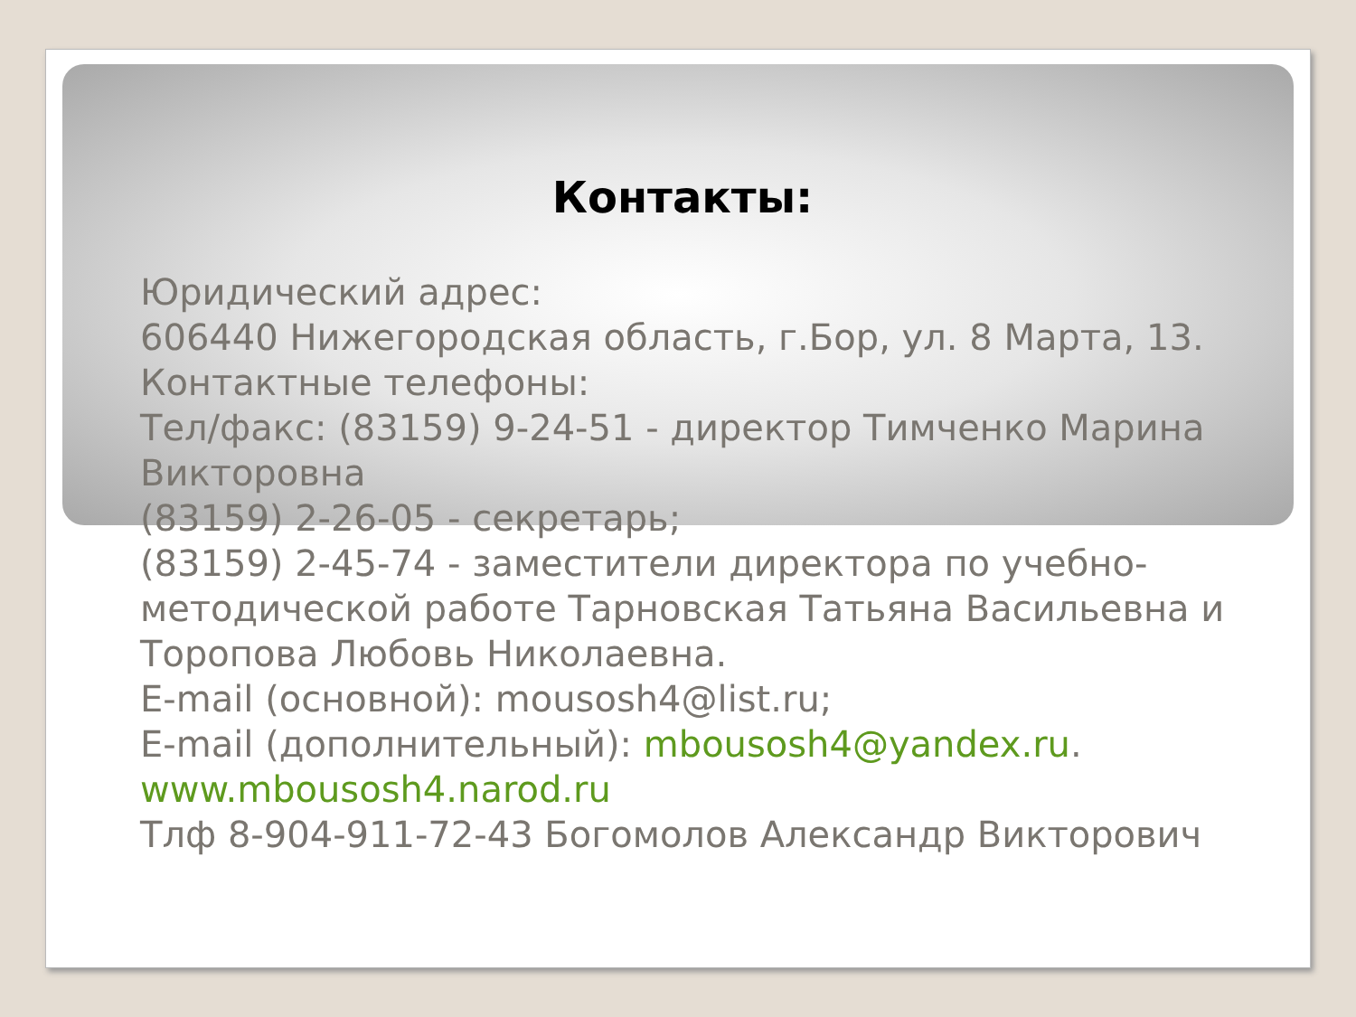Контакты:
Юридический адрес:
606440 Нижегородская область, г.Бор, ул. 8 Марта, 13.
Контактные телефоны:
Тел/факс: (83159) 9-24-51 - директор Тимченко Марина Викторовна
(83159) 2-26-05 - секретарь;
(83159) 2-45-74 - заместители директора по учебно-методической работе Тарновская Татьяна Васильевна и Торопова Любовь Николаевна.
E-mail (основной): mousosh4@list.ru;
E-mail (дополнительный): mbousosh4@yandex.ru.
www.mbousosh4.narod.ru
Тлф 8-904-911-72-43 Богомолов Александр Викторович